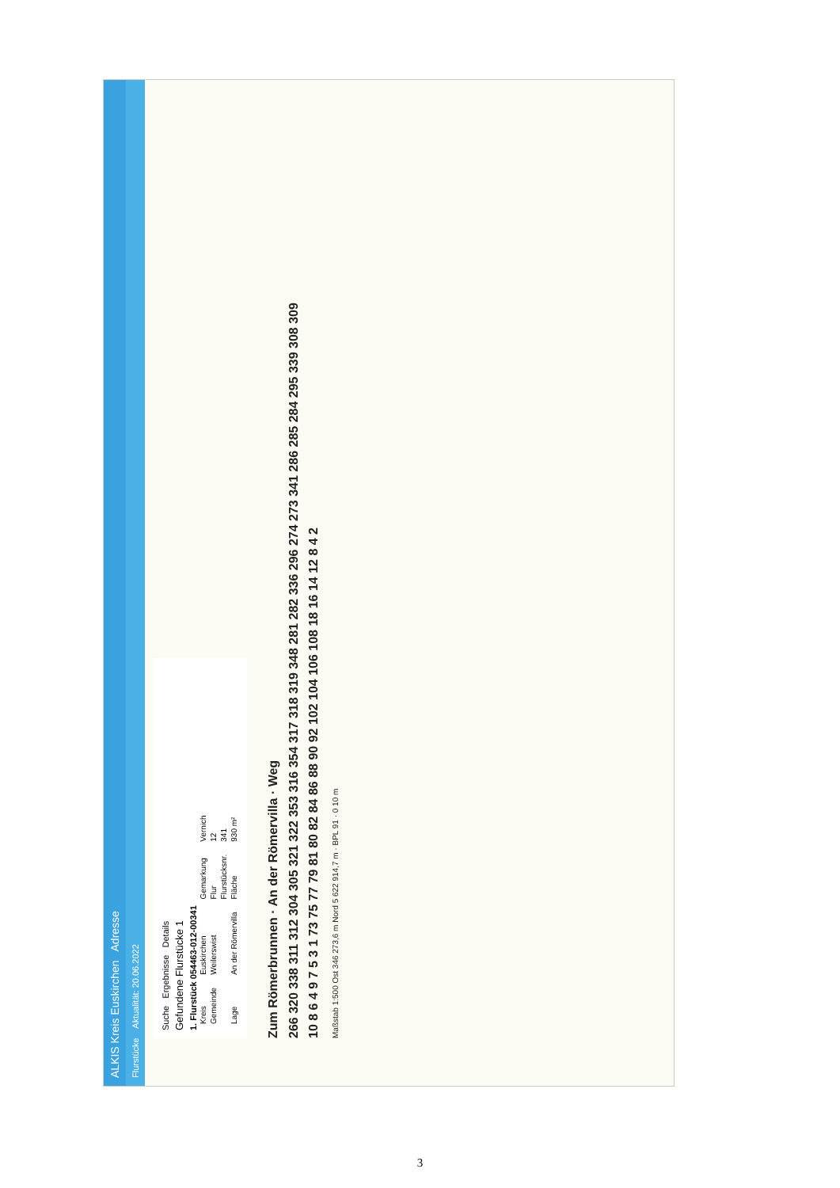ALKIS Kreis Euskirchen Adresse
Flurstücke Aktualität: 20.06.2022
Suche Ergebnisse Details
Gefundene Flurstücke 1
1. Flurstück 054463-012-00341
| Kreis | Euskirchen | Gemarkung | Vernich |
| Gemeinde | Weilerswist | Flur | 12 |
| | | Flurstücksnr. | 341 |
| Lage | An der Römervilla | Fläche | 930 m² |
Zum Römerbrunnen · An der Römervilla · Weg
266 320 338 311 312 304 305 321 322 353 316 354 317 318 319 348 281 282 336 296 274 273 341 286 285 284 295 339 308 309
10 8 6 4 9 7 5 3 1 73 75 77 79 81 80 82 84 86 88 90 92 102 104 106 108 18 16 14 12 8 4 2
Maßstab 1:500 Ost 346 273,6 m Nord 5 622 914,7 m · BPL 91 · 0 10 m
3